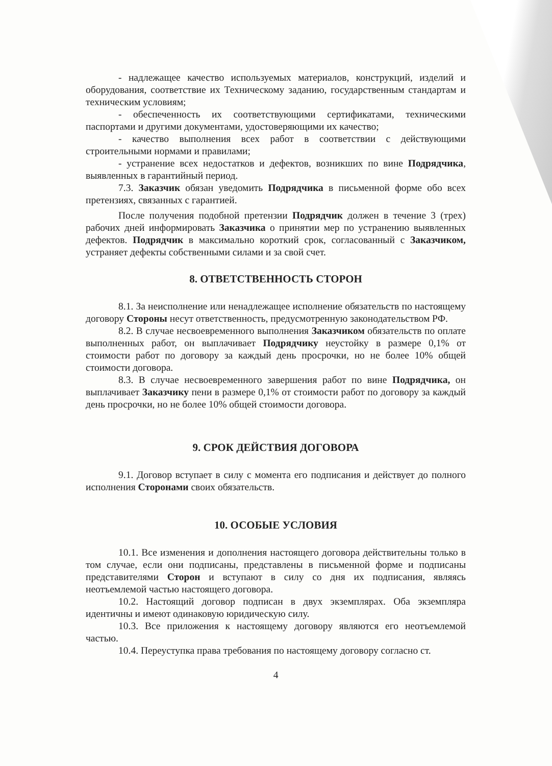- надлежащее качество используемых материалов, конструкций, изделий и оборудования, соответствие их Техническому заданию, государственным стандартам и техническим условиям;
- обеспеченность их соответствующими сертификатами, техническими паспортами и другими документами, удостоверяющими их качество;
- качество выполнения всех работ в соответствии с действующими строительными нормами и правилами;
- устранение всех недостатков и дефектов, возникших по вине Подрядчика, выявленных в гарантийный период.
7.3. Заказчик обязан уведомить Подрядчика в письменной форме обо всех претензиях, связанных с гарантией.
После получения подобной претензии Подрядчик должен в течение 3 (трех) рабочих дней информировать Заказчика о принятии мер по устранению выявленных дефектов. Подрядчик в максимально короткий срок, согласованный с Заказчиком, устраняет дефекты собственными силами и за свой счет.
8. ОТВЕТСТВЕННОСТЬ СТОРОН
8.1. За неисполнение или ненадлежащее исполнение обязательств по настоящему договору Стороны несут ответственность, предусмотренную законодательством РФ.
8.2. В случае несвоевременного выполнения Заказчиком обязательств по оплате выполненных работ, он выплачивает Подрядчику неустойку в размере 0,1% от стоимости работ по договору за каждый день просрочки, но не более 10% общей стоимости договора.
8.3. В случае несвоевременного завершения работ по вине Подрядчика, он выплачивает Заказчику пени в размере 0,1% от стоимости работ по договору за каждый день просрочки, но не более 10% общей стоимости договора.
9. СРОК ДЕЙСТВИЯ ДОГОВОРА
9.1. Договор вступает в силу с момента его подписания и действует до полного исполнения Сторонами своих обязательств.
10. ОСОБЫЕ УСЛОВИЯ
10.1. Все изменения и дополнения настоящего договора действительны только в том случае, если они подписаны, представлены в письменной форме и подписаны представителями Сторон и вступают в силу со дня их подписания, являясь неотъемлемой частью настоящего договора.
10.2. Настоящий договор подписан в двух экземплярах. Оба экземпляра идентичны и имеют одинаковую юридическую силу.
10.3. Все приложения к настоящему договору являются его неотъемлемой частью.
10.4. Переуступка права требования по настоящему договору согласно ст.
4